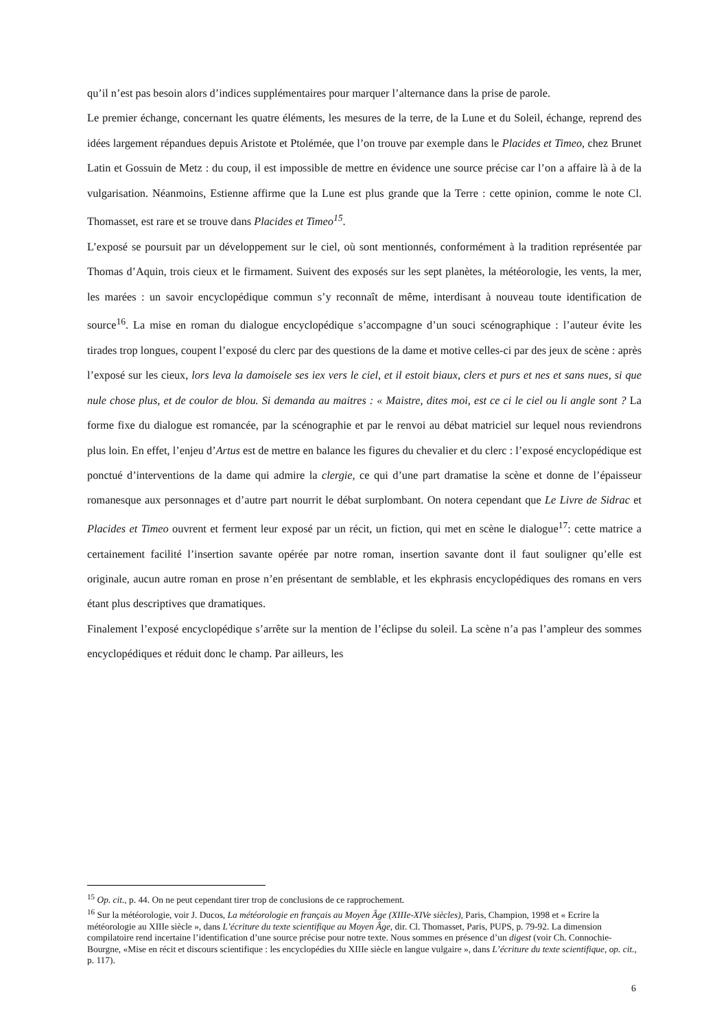qu’il n’est pas besoin alors d’indices supplémentaires pour marquer l’alternance dans la prise de parole.
Le premier échange, concernant les quatre éléments, les mesures de la terre, de la Lune et du Soleil, échange, reprend des idées largement répandues depuis Aristote et Ptolémée, que l’on trouve par exemple dans le Placides et Timeo, chez Brunet Latin et Gossuin de Metz : du coup, il est impossible de mettre en évidence une source précise car l’on a affaire là à de la vulgarisation. Néanmoins, Estienne affirme que la Lune est plus grande que la Terre : cette opinion, comme le note Cl. Thomasset, est rare et se trouve dans Placides et Timeo<sup>15</sup>.
L’exposé se poursuit par un développement sur le ciel, où sont mentionnés, conformément à la tradition représentée par Thomas d’Aquin, trois cieux et le firmament. Suivent des exposés sur les sept planètes, la météorologie, les vents, la mer, les marées : un savoir encyclopédique commun s’y reconnaît de même, interdisant à nouveau toute identification de source<sup>16</sup>. La mise en roman du dialogue encyclopédique s’accompagne d’un souci scénographique : l’auteur évite les tirades trop longues, coupent l’exposé du clerc par des questions de la dame et motive celles-ci par des jeux de scène : après l’exposé sur les cieux, lors leva la damoisele ses iex vers le ciel, et il estoit biaux, clers et purs et nes et sans nues, si que nule chose plus, et de coulor de blou. Si demanda au maitres : « Maistre, dites moi, est ce ci le ciel ou li angle sont ? La forme fixe du dialogue est romancée, par la scénographie et par le renvoi au débat matriciel sur lequel nous reviendrons plus loin. En effet, l’enjeu d’Artus est de mettre en balance les figures du chevalier et du clerc : l’exposé encyclopédique est ponctué d’interventions de la dame qui admire la clergie, ce qui d’une part dramatise la scène et donne de l’épaisseur romanesque aux personnages et d’autre part nourrit le débat surplombant. On notera cependant que Le Livre de Sidrac et Placides et Timeo ouvrent et ferment leur exposé par un récit, un fiction, qui met en scène le dialogue<sup>17</sup>: cette matrice a certainement facilité l’insertion savante opérée par notre roman, insertion savante dont il faut souligner qu’elle est originale, aucun autre roman en prose n’en présentant de semblable, et les ekphrasis encyclopédiques des romans en vers étant plus descriptives que dramatiques.
Finalement l’exposé encyclopédique s’arrête sur la mention de l’éclipse du soleil. La scène n’a pas l’ampleur des sommes encyclopédiques et réduit donc le champ. Par ailleurs, les
<sup>15</sup> Op. cit., p. 44. On ne peut cependant tirer trop de conclusions de ce rapprochement.
<sup>16</sup> Sur la météorologie, voir J. Ducos, La météorologie en français au Moyen Âge (XIIIe-XIVe siècles), Paris, Champion, 1998 et « Ecrire la météorologie au XIIIe siècle », dans L’écriture du texte scientifique au Moyen Âge, dir. Cl. Thomasset, Paris, PUPS, p. 79-92. La dimension compilatoire rend incertaine l’identification d’une source précise pour notre texte. Nous sommes en présence d’un digest (voir Ch. Connochie-Bourgne, «Mise en récit et discours scientifique : les encyclopédies du XIIIe siècle en langue vulgaire », dans L’écriture du texte scientifique, op. cit., p. 117).
6